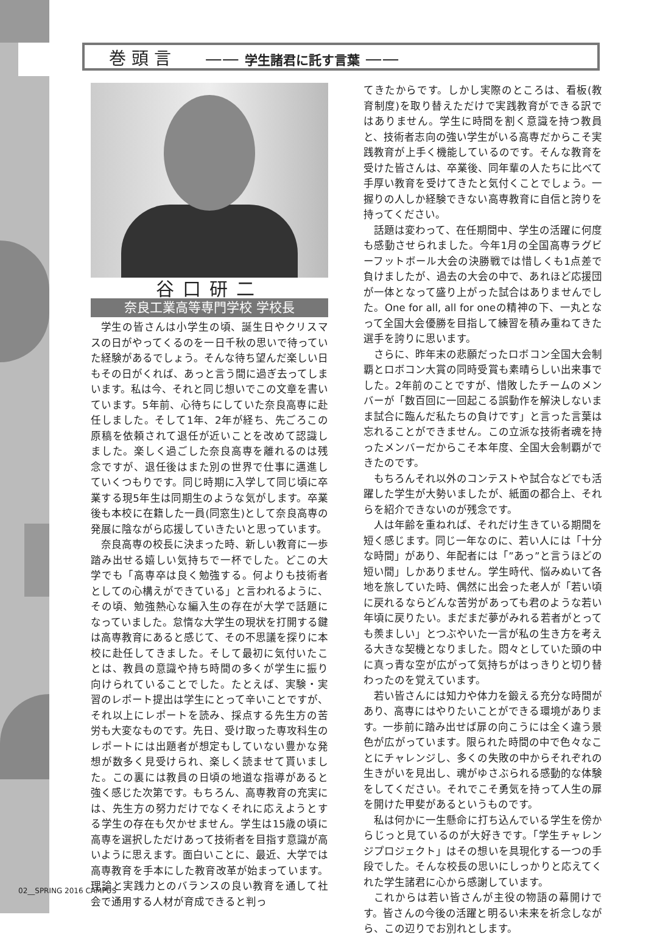巻 頭 言　　—— 学生諸君に託す言葉 ——
谷口研二
奈良工業高等専門学校 学校長
学生の皆さんは小学生の頃、誕生日やクリスマスの日がやってくるのを一日千秋の思いで待っていた経験があるでしょう。そんな待ち望んだ楽しい日もその日がくれば、あっと言う間に過ぎ去ってしまいます。私は今、それと同じ想いでこの文章を書いています。5年前、心待ちにしていた奈良高専に赴任しました。そして1年、2年が経ち、先ごろこの原稿を依頼されて退任が近いことを改めて認識しました。楽しく過ごした奈良高専を離れるのは残念ですが、退任後はまた別の世界で仕事に邁進していくつもりです。同じ時期に入学して同じ頃に卒業する現5年生は同期生のような気がします。卒業後も本校に在籍した一員(同窓生)として奈良高専の発展に陰ながら応援していきたいと思っています。
奈良高専の校長に決まった時、新しい教育に一歩踏み出せる嬉しい気持ちで一杯でした。どこの大学でも「高専卒は良く勉強する。何よりも技術者としての心構えができている」と言われるように、その頃、勉強熱心な編入生の存在が大学で話題になっていました。怠惰な大学生の現状を打開する鍵は高専教育にあると感じて、その不思議を探りに本校に赴任してきました。そして最初に気付いたことは、教員の意識や持ち時間の多くが学生に振り向けられていることでした。たとえば、実験・実習のレポート提出は学生にとって辛いことですが、それ以上にレポートを読み、採点する先生方の苦労も大変なものです。先日、受け取った専攻科生のレポートには出題者が想定もしていない豊かな発想が数多く見受けられ、楽しく読ませて貰いました。この裏には教員の日頃の地道な指導があると強く感じた次第です。もちろん、高専教育の充実には、先生方の努力だけでなくそれに応えようとする学生の存在も欠かせません。学生は15歳の頃に高専を選択しただけあって技術者を目指す意識が高いように思えます。面白いことに、最近、大学では高専教育を手本にした教育改革が始まっています。理論と実践力とのバランスの良い教育を通して社会で通用する人材が育成できると判っ
てきたからです。しかし実際のところは、看板(教育制度)を取り替えただけで実践教育ができる訳ではありません。学生に時間を割く意識を持つ教員と、技術者志向の強い学生がいる高専だからこそ実践教育が上手く機能しているのです。そんな教育を受けた皆さんは、卒業後、同年輩の人たちに比べて手厚い教育を受けてきたと気付くことでしょう。一握りの人しか経験できない高専教育に自信と誇りを持ってください。
話題は変わって、在任期間中、学生の活躍に何度も感動させられました。今年1月の全国高専ラグビーフットボール大会の決勝戦では惜しくも1点差で負けましたが、過去の大会の中で、あれほど応援団が一体となって盛り上がった試合はありませんでした。One for all, all for oneの精神の下、一丸となって全国大会優勝を目指して練習を積み重ねてきた選手を誇りに思います。
さらに、昨年末の悲願だったロボコン全国大会制覇とロボコン大賞の同時受賞も素晴らしい出来事でした。2年前のことですが、惜敗したチームのメンバーが「数百回に一回起こる誤動作を解決しないまま試合に臨んだ私たちの負けです」と言った言葉は忘れることができません。この立派な技術者魂を持ったメンバーだからこそ本年度、全国大会制覇ができたのです。
もちろんそれ以外のコンテストや試合などでも活躍した学生が大勢いましたが、紙面の都合上、それらを紹介できないのが残念です。
人は年齢を重ねれば、それだけ生きている期間を短く感じます。同じ一年なのに、若い人には「十分な時間」があり、年配者には「”あっ”と言うほどの短い間」しかありません。学生時代、悩みぬいて各地を旅していた時、偶然に出会った老人が「若い頃に戻れるならどんな苦労があっても君のような若い年頃に戻りたい。まだまだ夢がみれる若者がとっても羨ましい」とつぶやいた一言が私の生き方を考える大きな契機となりました。悶々としていた頭の中に真っ青な空が広がって気持ちがはっきりと切り替わったのを覚えています。
若い皆さんには知力や体力を鍛える充分な時間があり、高専にはやりたいことができる環境があります。一歩前に踏み出せば扉の向こうには全く違う景色が広がっています。限られた時間の中で色々なことにチャレンジし、多くの失敗の中からそれぞれの生きがいを見出し、魂がゆさぶられる感動的な体験をしてください。それでこそ勇気を持って人生の扉を開けた甲斐があるというものです。
私は何かに一生懸命に打ち込んでいる学生を傍からじっと見ているのが大好きです。「学生チャレンジプロジェクト」はその想いを具現化する一つの手段でした。そんな校長の思いにしっかりと応えてくれた学生諸君に心から感謝しています。
これからは若い皆さんが主役の物語の幕開けです。皆さんの今後の活躍と明るい未来を祈念しながら、この辺りでお別れとします。
02__SPRING 2016 CAMPUS